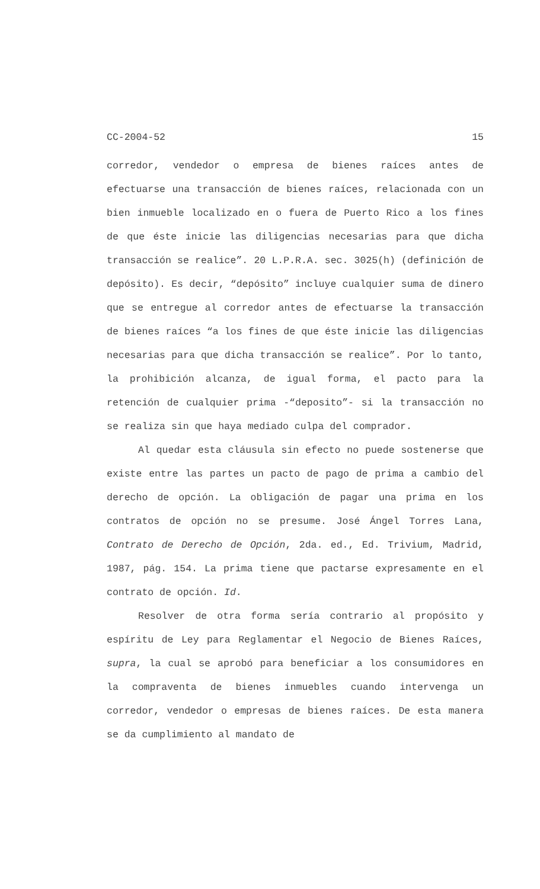CC-2004-52 15
corredor, vendedor o empresa de bienes raíces antes de efectuarse una transacción de bienes raíces, relacionada con un bien inmueble localizado en o fuera de Puerto Rico a los fines de que éste inicie las diligencias necesarias para que dicha transacción se realice”. 20 L.P.R.A. sec. 3025(h) (definición de depósito). Es decir, “depósito” incluye cualquier suma de dinero que se entregue al corredor antes de efectuarse la transacción de bienes raíces “a los fines de que éste inicie las diligencias necesarias para que dicha transacción se realice”. Por lo tanto, la prohibición alcanza, de igual forma, el pacto para la retención de cualquier prima -“deposito”- si la transacción no se realiza sin que haya mediado culpa del comprador.
Al quedar esta cláusula sin efecto no puede sostenerse que existe entre las partes un pacto de pago de prima a cambio del derecho de opción. La obligación de pagar una prima en los contratos de opción no se presume. José Ángel Torres Lana, Contrato de Derecho de Opción, 2da. ed., Ed. Trivium, Madrid, 1987, pág. 154. La prima tiene que pactarse expresamente en el contrato de opción. Id.
Resolver de otra forma sería contrario al propósito y espíritu de Ley para Reglamentar el Negocio de Bienes Raíces, supra, la cual se aprobó para beneficiar a los consumidores en la compraventa de bienes inmuebles cuando intervenga un corredor, vendedor o empresas de bienes raíces. De esta manera se da cumplimiento al mandato de